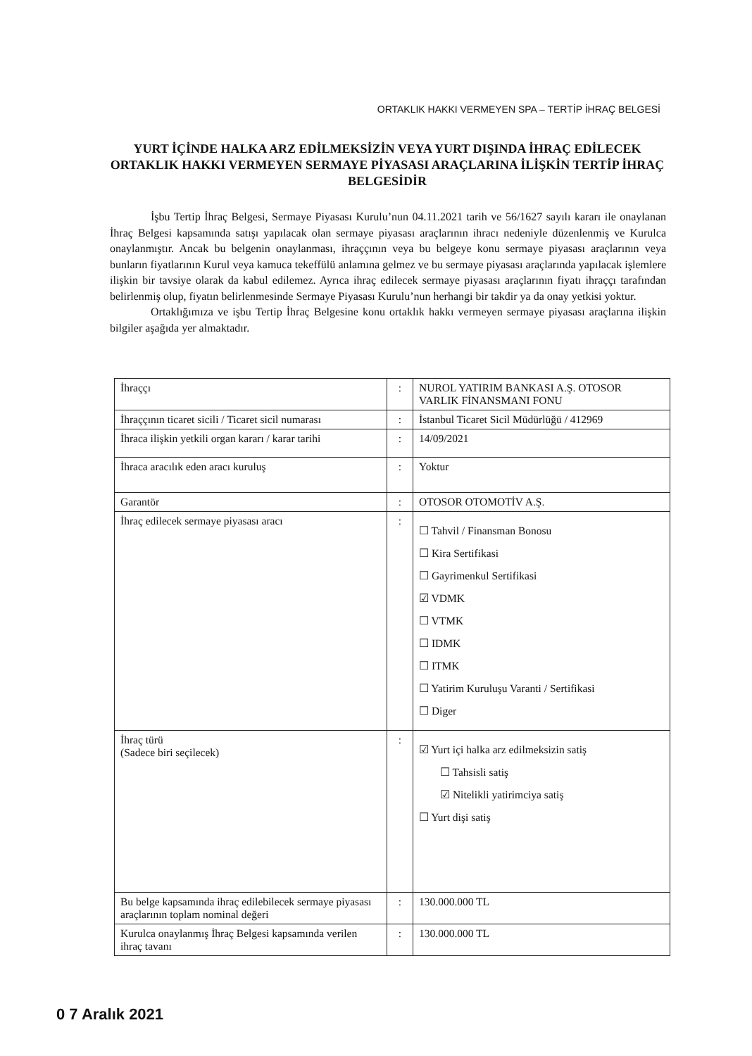ORTAKLIK HAKKI VERMEYEN SPA – TERTİP İHRAÇ BELGESİ
YURT İÇİNDE HALKA ARZ EDİLMEKSİZİN VEYA YURT DIŞINDA İHRAÇ EDİLECEK ORTAKLIK HAKKI VERMEYEN SERMAYE PİYASASI ARAÇLARINA İLİŞKİN TERTİP İHRAÇ BELGESİDİR
İşbu Tertip İhraç Belgesi, Sermaye Piyasası Kurulu’nun 04.11.2021 tarih ve 56/1627 sayılı kararı ile onaylanan İhraç Belgesi kapsamında satışı yapılacak olan sermaye piyasası araçlarının ihracı nedeniyle düzenlenmiş ve Kurulca onaylanmıştır. Ancak bu belgenin onaylanması, ihraççının veya bu belgeye konu sermaye piyasası araçlarının veya bunların fiyatlarının Kurul veya kamuca tekeffülü anlamına gelmez ve bu sermaye piyasası araçlarında yapılacak işlemlere ilişkin bir tavsiye olarak da kabul edilemez. Ayrıca ihraç edilecek sermaye piyasası araçlarının fiyatı ihraççı tarafından belirlenmiş olup, fiyatın belirlenmesinde Sermaye Piyasası Kurulu’nun herhangi bir takdir ya da onay yetkisi yoktur.
Ortaklığımıza ve işbu Tertip İhraç Belgesine konu ortaklık hakkı vermeyen sermaye piyasası araçlarına ilişkin bilgiler aşağıda yer almaktadır.
| İhraççı | : | NUROL YATIRIM BANKASI A.Ş. OTOSOR VARLIK FİNANSMANI FONU |
| İhraççının ticaret sicili / Ticaret sicil numarası | : | İstanbul Ticaret Sicil Müdürlüğü / 412969 |
| İhraca ilişkin yetkili organ kararı / karar tarihi | : | 14/09/2021 |
| İhraca aracılık eden aracı kuruluş | : | Yoktur |
| Garantör | : | OTOSOR OTOMOTİV A.Ş. |
| İhraç edilecek sermaye piyasası aracı | : | ☐ Tahvil / Finansman Bonosu ☐ Kira Sertifikasi ☐ Gayrimenkul Sertifikasi ☑ VDMK ☐ VTMK ☐ IDMK ☐ ITMK ☐ Yatirim Kuruluşu Varanti / Sertifikasi ☐ Diger |
| İhraç türü (Sadece biri seçilecek) | : | ☑ Yurt içi halka arz edilmeksizin satiş ☐ Tahsisli satiş ☑ Nitelikli yatirimciya satiş ☐ Yurt dişi satiş |
| Bu belge kapsamında ihraç edilebilecek sermaye piyasası araçlarının toplam nominal değeri | : | 130.000.000 TL |
| Kurulca onaylanmış İhraç Belgesi kapsamında verilen ihraç tavanı | : | 130.000.000 TL |
0 7 Aralık 2021